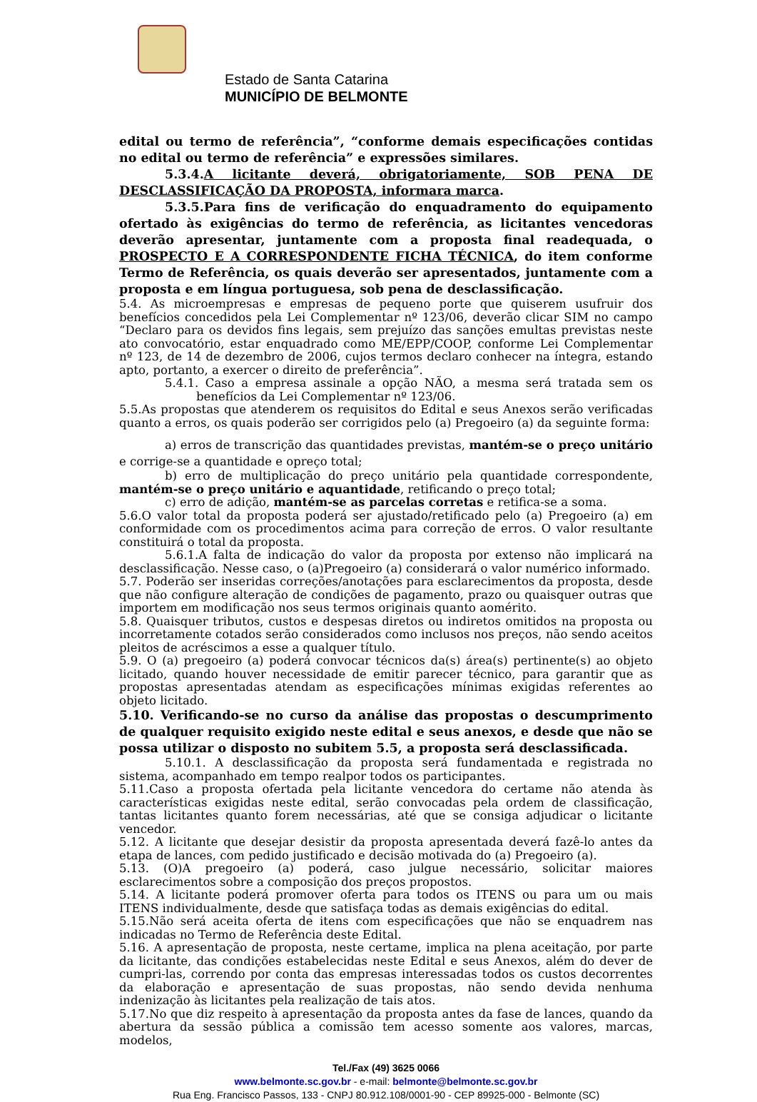Estado de Santa Catarina
MUNICÍPIO DE BELMONTE
edital ou termo de referência”, “conforme demais especificações contidas no edital ou termo de referência” e expressões similares.
5.3.4.A licitante deverá, obrigatoriamente, SOB PENA DE DESCLASSIFICAÇÃO DA PROPOSTA, informara marca.
5.3.5.Para fins de verificação do enquadramento do equipamento ofertado às exigências do termo de referência, as licitantes vencedoras deverão apresentar, juntamente com a proposta final readequada, o PROSPECTO E A CORRESPONDENTE FICHA TÉCNICA, do item conforme Termo de Referência, os quais deverão ser apresentados, juntamente com a proposta e em língua portuguesa, sob pena de desclassificação.
5.4. As microempresas e empresas de pequeno porte que quiserem usufruir dos benefícios concedidos pela Lei Complementar nº 123/06, deverão clicar SIM no campo “Declaro para os devidos fins legais, sem prejuízo das sanções emultas previstas neste ato convocatório, estar enquadrado como ME/EPP/COOP, conforme Lei Complementar nº 123, de 14 de dezembro de 2006, cujos termos declaro conhecer na íntegra, estando apto, portanto, a exercer o direito de preferência”.
5.4.1. Caso a empresa assinale a opção NÃO, a mesma será tratada sem os benefícios da Lei Complementar nº 123/06.
5.5.As propostas que atenderem os requisitos do Edital e seus Anexos serão verificadas quanto a erros, os quais poderão ser corrigidos pelo (a) Pregoeiro (a) da seguinte forma:
a) erros de transcrição das quantidades previstas, mantém-se o preço unitário e corrige-se a quantidade e opreço total;
b) erro de multiplicação do preço unitário pela quantidade correspondente, mantém-se o preço unitário e aquantidade, retificando o preço total;
c) erro de adição, mantém-se as parcelas corretas e retifica-se a soma.
5.6.O valor total da proposta poderá ser ajustado/retificado pelo (a) Pregoeiro (a) em conformidade com os procedimentos acima para correção de erros. O valor resultante constituirá o total da proposta.
5.6.1.A falta de indicação do valor da proposta por extenso não implicará na desclassificação. Nesse caso, o (a)Pregoeiro (a) considerará o valor numérico informado.
5.7. Poderão ser inseridas correções/anotações para esclarecimentos da proposta, desde que não configure alteração de condições de pagamento, prazo ou quaisquer outras que importem em modificação nos seus termos originais quanto aomérito.
5.8. Quaisquer tributos, custos e despesas diretos ou indiretos omitidos na proposta ou incorretamente cotados serão considerados como inclusos nos preços, não sendo aceitos pleitos de acréscimos a esse a qualquer título.
5.9. O (a) pregoeiro (a) poderá convocar técnicos da(s) área(s) pertinente(s) ao objeto licitado, quando houver necessidade de emitir parecer técnico, para garantir que as propostas apresentadas atendam as especificações mínimas exigidas referentes ao objeto licitado.
5.10. Verificando-se no curso da análise das propostas o descumprimento de qualquer requisito exigido neste edital e seus anexos, e desde que não se possa utilizar o disposto no subitem 5.5, a proposta será desclassificada.
5.10.1. A desclassificação da proposta será fundamentada e registrada no sistema, acompanhado em tempo realpor todos os participantes.
5.11.Caso a proposta ofertada pela licitante vencedora do certame não atenda às características exigidas neste edital, serão convocadas pela ordem de classificação, tantas licitantes quanto forem necessárias, até que se consiga adjudicar o licitante vencedor.
5.12. A licitante que desejar desistir da proposta apresentada deverá fazê-lo antes da etapa de lances, com pedido justificado e decisão motivada do (a) Pregoeiro (a).
5.13. (O)A pregoeiro (a) poderá, caso julgue necessário, solicitar maiores esclarecimentos sobre a composição dos preços propostos.
5.14. A licitante poderá promover oferta para todos os ITENS ou para um ou mais ITENS individualmente, desde que satisfaça todas as demais exigências do edital.
5.15.Não será aceita oferta de itens com especificações que não se enquadrem nas indicadas no Termo de Referência deste Edital.
5.16. A apresentação de proposta, neste certame, implica na plena aceitação, por parte da licitante, das condições estabelecidas neste Edital e seus Anexos, além do dever de cumpri-las, correndo por conta das empresas interessadas todos os custos decorrentes da elaboração e apresentação de suas propostas, não sendo devida nenhuma indenização às licitantes pela realização de tais atos.
5.17.No que diz respeito à apresentação da proposta antes da fase de lances, quando da abertura da sessão pública a comissão tem acesso somente aos valores, marcas, modelos,
Tel./Fax (49) 3625 0066
www.belmonte.sc.gov.br - e-mail: belmonte@belmonte.sc.gov.br
Rua Eng. Francisco Passos, 133 - CNPJ 80.912.108/0001-90 - CEP 89925-000 - Belmonte (SC)